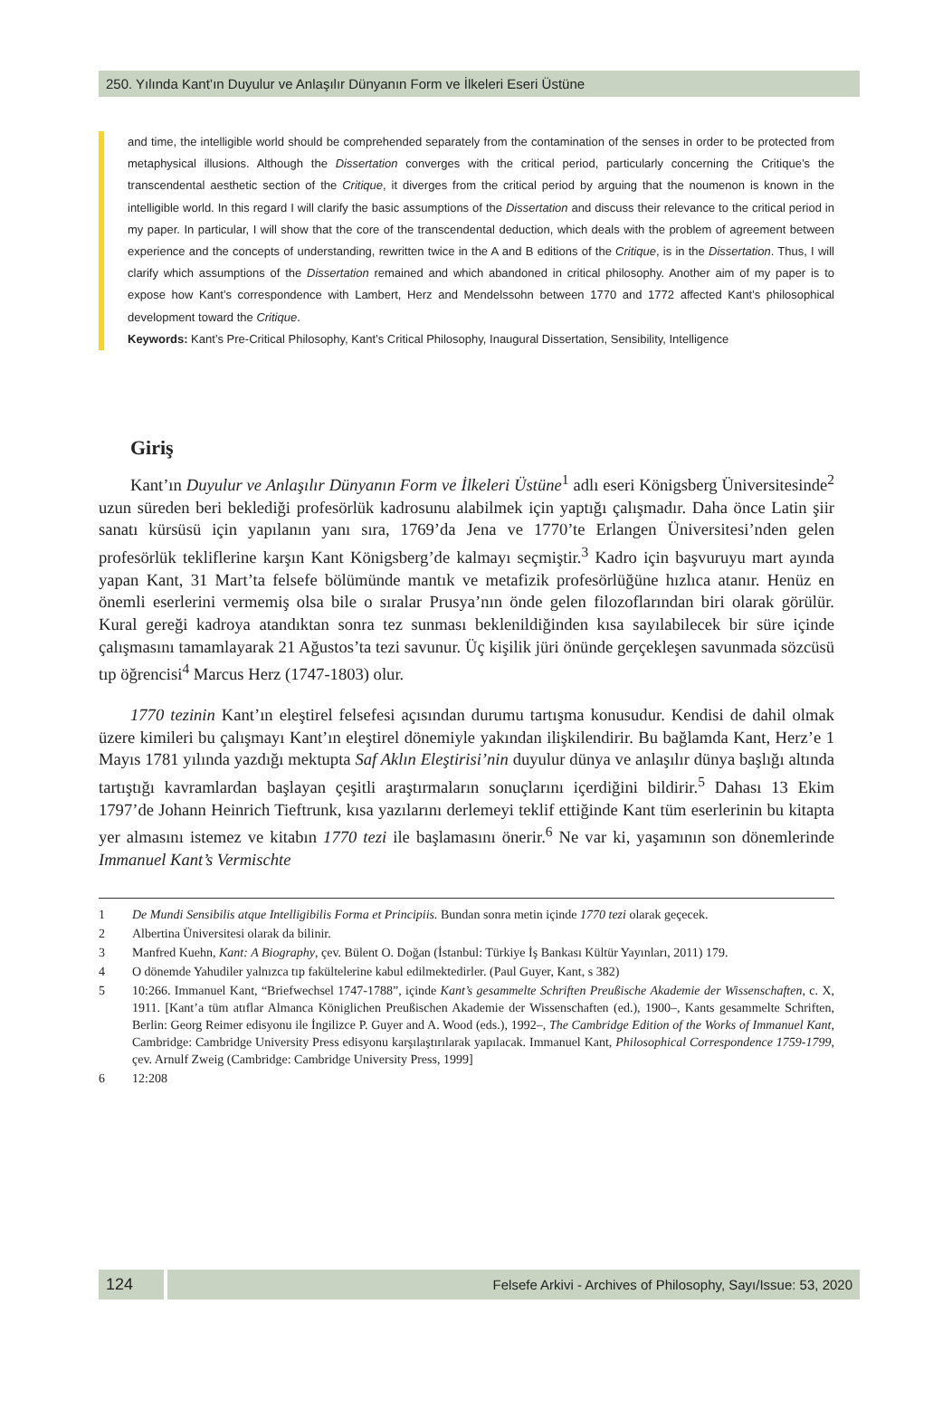250. Yılında Kant’ın Duyulur ve Anlaşılır Dünyanın Form ve İlkeleri Eseri Üstüne
and time, the intelligible world should be comprehended separately from the contamination of the senses in order to be protected from metaphysical illusions. Although the Dissertation converges with the critical period, particularly concerning the Critique’s the transcendental aesthetic section of the Critique, it diverges from the critical period by arguing that the noumenon is known in the intelligible world. In this regard I will clarify the basic assumptions of the Dissertation and discuss their relevance to the critical period in my paper. In particular, I will show that the core of the transcendental deduction, which deals with the problem of agreement between experience and the concepts of understanding, rewritten twice in the A and B editions of the Critique, is in the Dissertation. Thus, I will clarify which assumptions of the Dissertation remained and which abandoned in critical philosophy. Another aim of my paper is to expose how Kant’s correspondence with Lambert, Herz and Mendelssohn between 1770 and 1772 affected Kant’s philosophical development toward the Critique.
Keywords: Kant’s Pre-Critical Philosophy, Kant’s Critical Philosophy, Inaugural Dissertation, Sensibility, Intelligence
Giriş
Kant’ın Duyulur ve Anlaşılır Dünyanın Form ve İlkeleri Üstüne<sup>1</sup> adlı eseri Königsberg Üniversitesinde<sup>2</sup> uzun süreden beri beklediği profesörlük kadrosunu alabilmek için yaptığı çalışmadır. Daha önce Latin şiir sanatı kürsüsü için yapılanın yanı sıra, 1769’da Jena ve 1770’te Erlangen Üniversitesi’nden gelen profesörlük tekliflerine karşın Kant Königsberg’de kalmayı seçmiştir.<sup>3</sup> Kadro için başvuruyu mart ayında yapan Kant, 31 Mart’ta felsefe bölümünde mantık ve metafizik profesörlüğüne hızlıca atanır. Henüz en önemli eserlerini vermemiş olsa bile o sıralar Prusya’nın önde gelen filozoflarından biri olarak görülür. Kural gereği kadroya atandıktan sonra tez sunması beklenildiğinden kısa sayılabilecek bir süre içinde çalışmasını tamamlayarak 21 Ağustos’ta tezi savunur. Üç kişilik jüri önünde gerçekleşen savunmada sözcüsü tıp öğrencisi<sup>4</sup> Marcus Herz (1747-1803) olur.
1770 tezinin Kant’ın eleştirel felsefesi açısından durumu tartışma konusudur. Kendisi de dahil olmak üzere kimileri bu çalışmayı Kant’ın eleştirel dönemiyle yakından ilişkilendirir. Bu bağlamda Kant, Herz’e 1 Mayıs 1781 yılında yazdığı mektupta Saf Aklın Eleştirisi’nin duyulur dünya ve anlaşılır dünya başlığı altında tartıştığı kavramlardan başlayan çeşitli araştırmaların sonuçlarını içerdiğini bildirir.<sup>5</sup> Dahası 13 Ekim 1797’de Johann Heinrich Tieftrunk, kısa yazılarını derlemeyi teklif ettiğinde Kant tüm eserlerinin bu kitapta yer almasını istemez ve kitabın 1770 tezi ile başlamasını önerir.<sup>6</sup> Ne var ki, yaşamının son dönemlerinde Immanuel Kant’s Vermischte
1 De Mundi Sensibilis atque Intelligibilis Forma et Principiis. Bundan sonra metin içinde 1770 tezi olarak geçecek.
2 Albertina Üniversitesi olarak da bilinir.
3 Manfred Kuehn, Kant: A Biography, çev. Bülent O. Doğan (İstanbul: Türkiye İş Bankası Kültür Yayınları, 2011) 179.
4 O dönemde Yahudiler yalnızca tıp fakültelerine kabul edilmektedirler. (Paul Guyer, Kant, s 382)
5 10:266. Immanuel Kant, “Briefwechsel 1747-1788”, içinde Kant’s gesammelte Schriften Preußische Akademie der Wissenschaften, c. X, 1911. [Kant’a tüm atıflar Almanca Königlichen Preußischen Akademie der Wissenschaften (ed.), 1900–, Kants gesammelte Schriften, Berlin: Georg Reimer edisyonu ile İngilizce P. Guyer and A. Wood (eds.), 1992–, The Cambridge Edition of the Works of Immanuel Kant, Cambridge: Cambridge University Press edisyonu karşılaştırılarak yapılacak. Immanuel Kant, Philosophical Correspondence 1759-1799, çev. Arnulf Zweig (Cambridge: Cambridge University Press, 1999]
6 12:208
124
Felsefe Arkivi - Archives of Philosophy, Sayı/Issue: 53, 2020